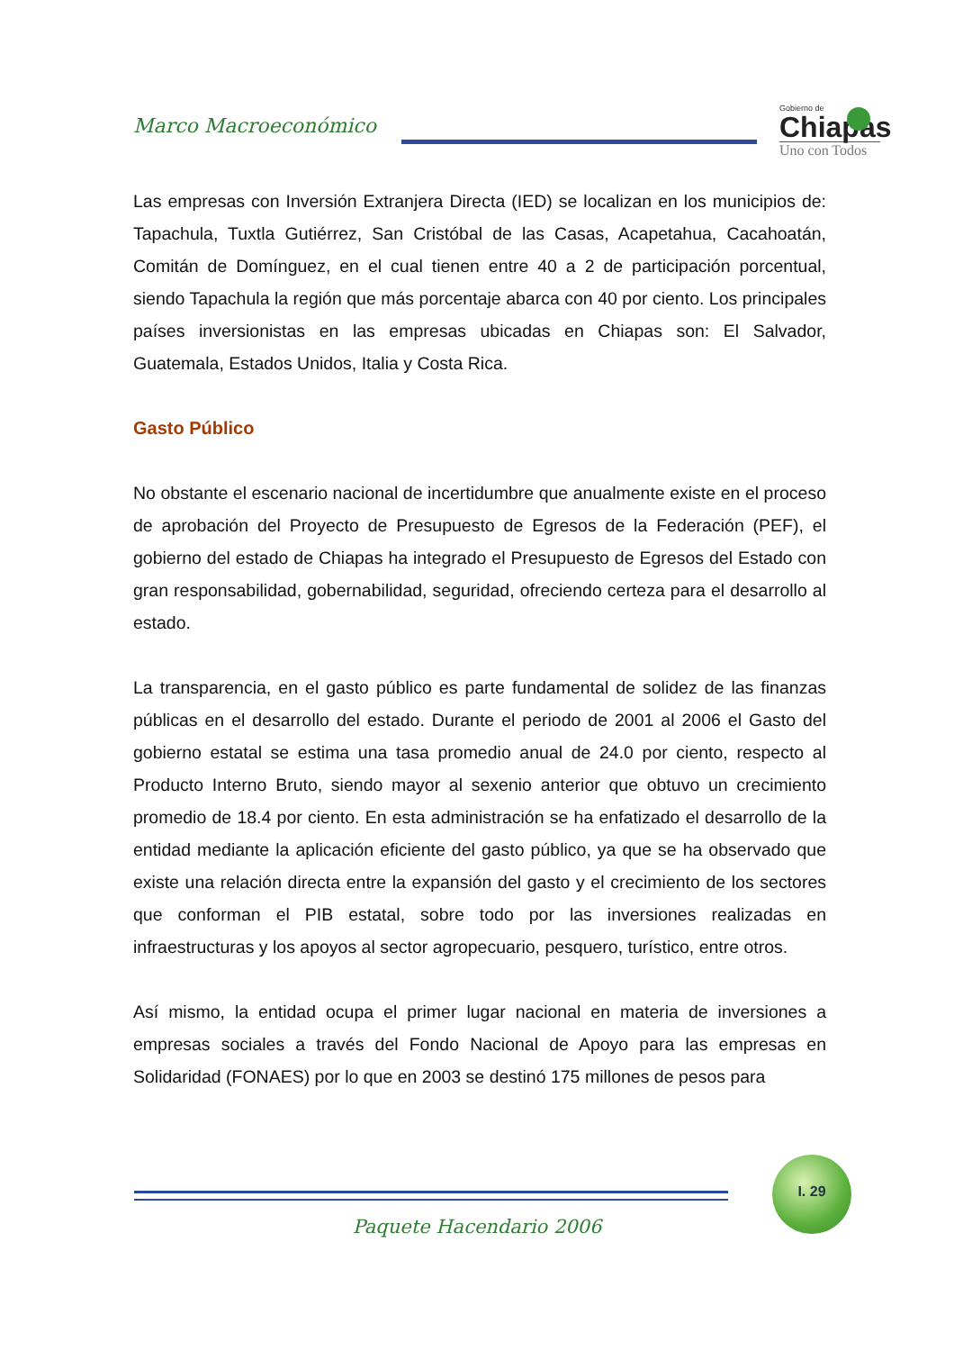Marco Macroeconómico
Gobierno de
Chiapas
Uno con Todos
Las empresas con Inversión Extranjera Directa (IED) se localizan en los municipios de: Tapachula, Tuxtla Gutiérrez, San Cristóbal de las Casas, Acapetahua, Cacahoatán, Comitán de Domínguez, en el cual tienen entre 40 a 2 de participación porcentual, siendo Tapachula la región que más porcentaje abarca con 40 por ciento. Los principales países inversionistas en las empresas ubicadas en Chiapas son: El Salvador, Guatemala, Estados Unidos, Italia y Costa Rica.
Gasto Público
No obstante el escenario nacional de incertidumbre que anualmente existe en el proceso de aprobación del Proyecto de Presupuesto de Egresos de la Federación (PEF), el gobierno del estado de Chiapas ha integrado el Presupuesto de Egresos del Estado con gran responsabilidad, gobernabilidad, seguridad, ofreciendo certeza para el desarrollo al estado.
La transparencia, en el gasto público es parte fundamental de solidez de las finanzas públicas en el desarrollo del estado. Durante el periodo de 2001 al 2006 el Gasto del gobierno estatal se estima una tasa promedio anual de 24.0 por ciento, respecto al Producto Interno Bruto, siendo mayor al sexenio anterior que obtuvo un crecimiento promedio de 18.4 por ciento. En esta administración se ha enfatizado el desarrollo de la entidad mediante la aplicación eficiente del gasto público, ya que se ha observado que existe una relación directa entre la expansión del gasto y el crecimiento de los sectores que conforman el PIB estatal, sobre todo por las inversiones realizadas en infraestructuras y los apoyos al sector agropecuario, pesquero, turístico, entre otros.
Así mismo, la entidad ocupa el primer lugar nacional en materia de inversiones a empresas sociales a través del Fondo Nacional de Apoyo para las empresas en Solidaridad (FONAES) por lo que en 2003 se destinó 175 millones de pesos para
I. 29
Paquete Hacendario 2006